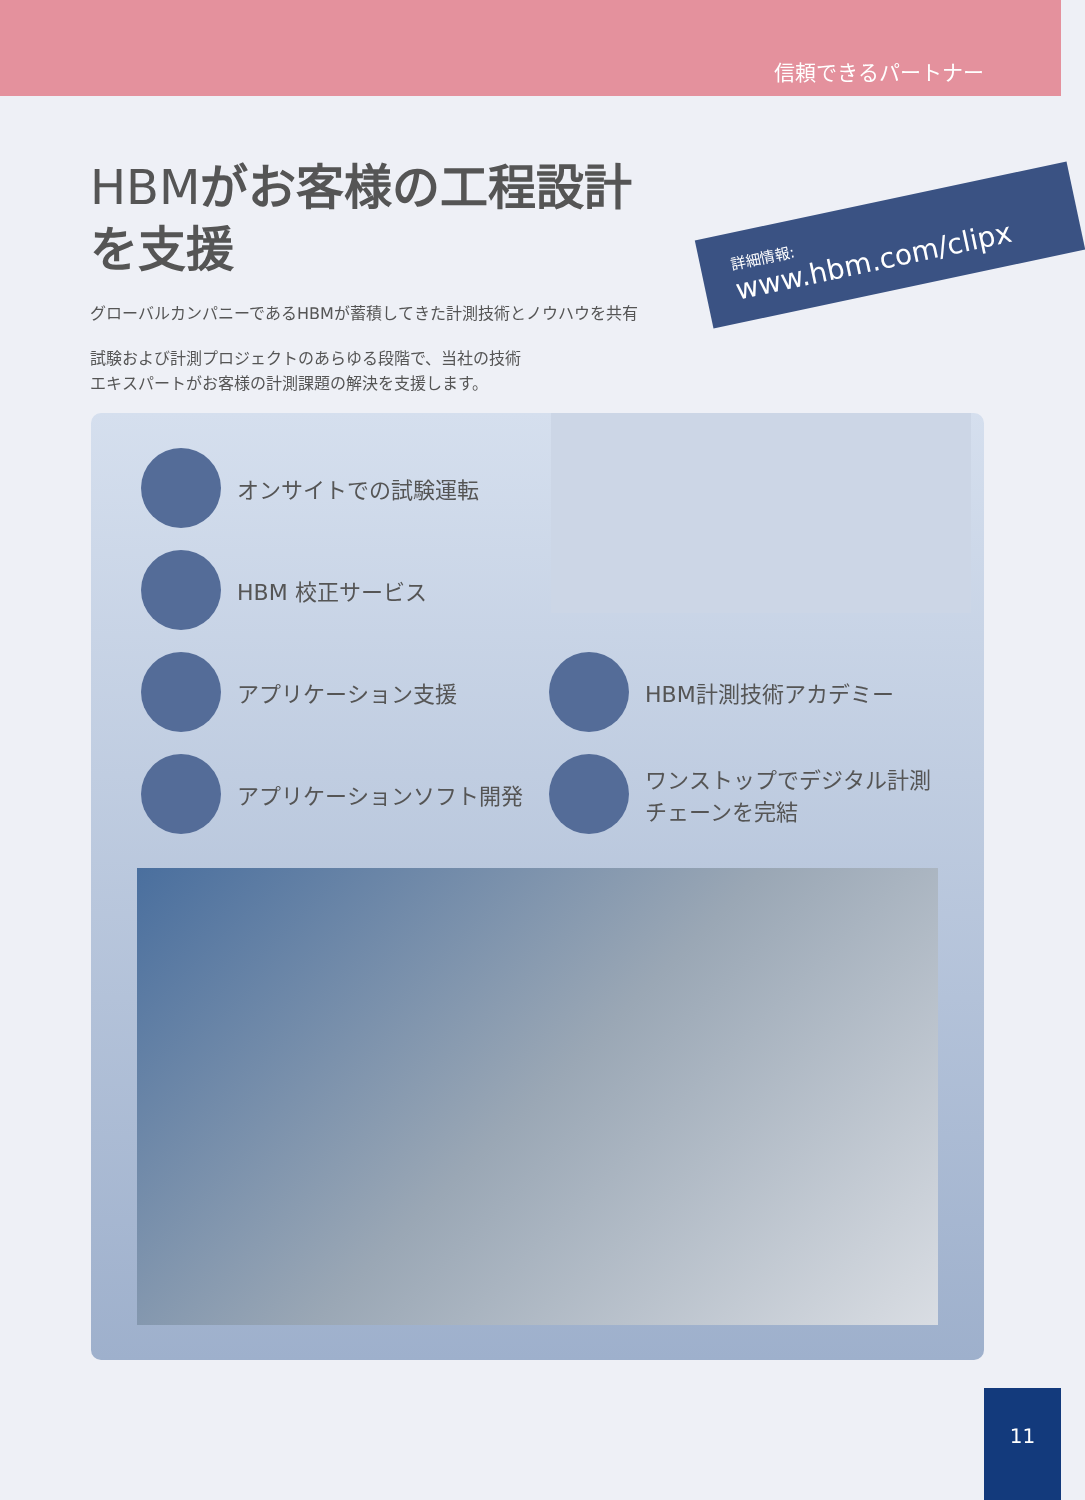信頼できるパートナー
HBMがお客様の工程設計を支援
グローバルカンパニーであるHBMが蓄積してきた計測技術とノウハウを共有
試験および計測プロジェクトのあらゆる段階で、当社の技術
エキスパートがお客様の計測課題の解決を支援します。
詳細情報:
www.hbm.com/clipx
オンサイトでの試験運転
HBM 校正サービス
アプリケーション支援
HBM計測技術アカデミー
アプリケーションソフト開発
ワンストップでデジタル計測
チェーンを完結
11